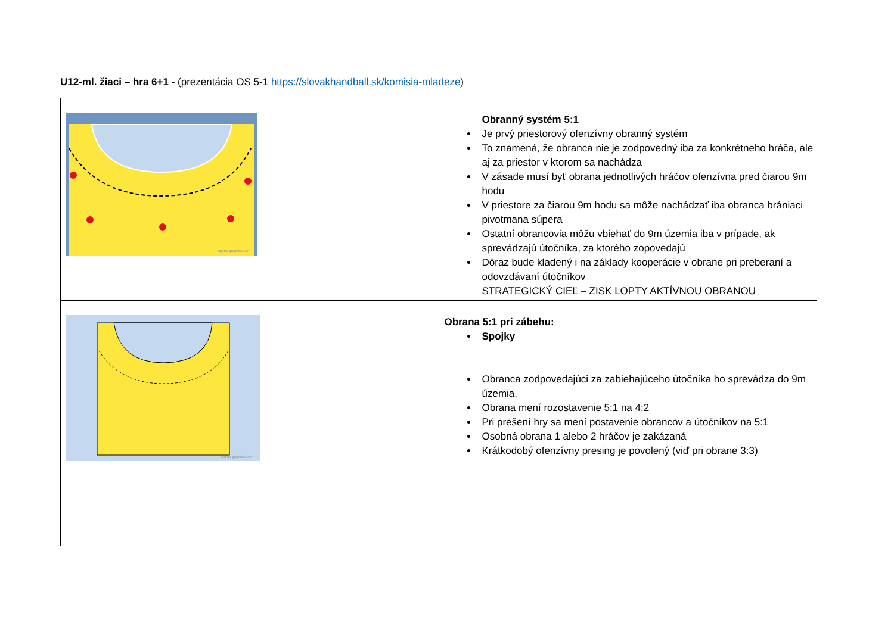U12-ml. žiaci – hra 6+1 - (prezentácia OS 5-1 https://slovakhandball.sk/komisia-mladeze)
| sports-graphics.com | Obranný systém 5:1 Je prvý priestorový ofenzívny obranný systém To znamená, že obranca nie je zodpovedný iba za konkrétneho hráča, ale aj za priestor v ktorom sa nachádza V zásade musí byť obrana jednotlivých hráčov ofenzívna pred čiarou 9m hodu V priestore za čiarou 9m hodu sa môže nachádzať iba obranca brániaci pivotmana súpera Ostatní obrancovia môžu vbiehať do 9m územia iba v prípade, ak sprevádzajú útočníka, za ktorého zopovedajú Dôraz bude kladený i na základy kooperácie v obrane pri preberaní a odovzdávaní útočníkov STRATEGICKÝ CIEĽ – ZISK LOPTY AKTÍVNOU OBRANOU |
| sports-graphics.com | Obrana 5:1 pri zábehu: Spojky Obranca zodpovedajúci za zabiehajúceho útočníka ho sprevádza do 9m územia. Obrana mení rozostavenie 5:1 na 4:2 Pri prešení hry sa mení postavenie obrancov a útočníkov na 5:1 Osobná obrana 1 alebo 2 hráčov je zakázaná Krátkodobý ofenzívny presing je povolený (viď pri obrane 3:3) |